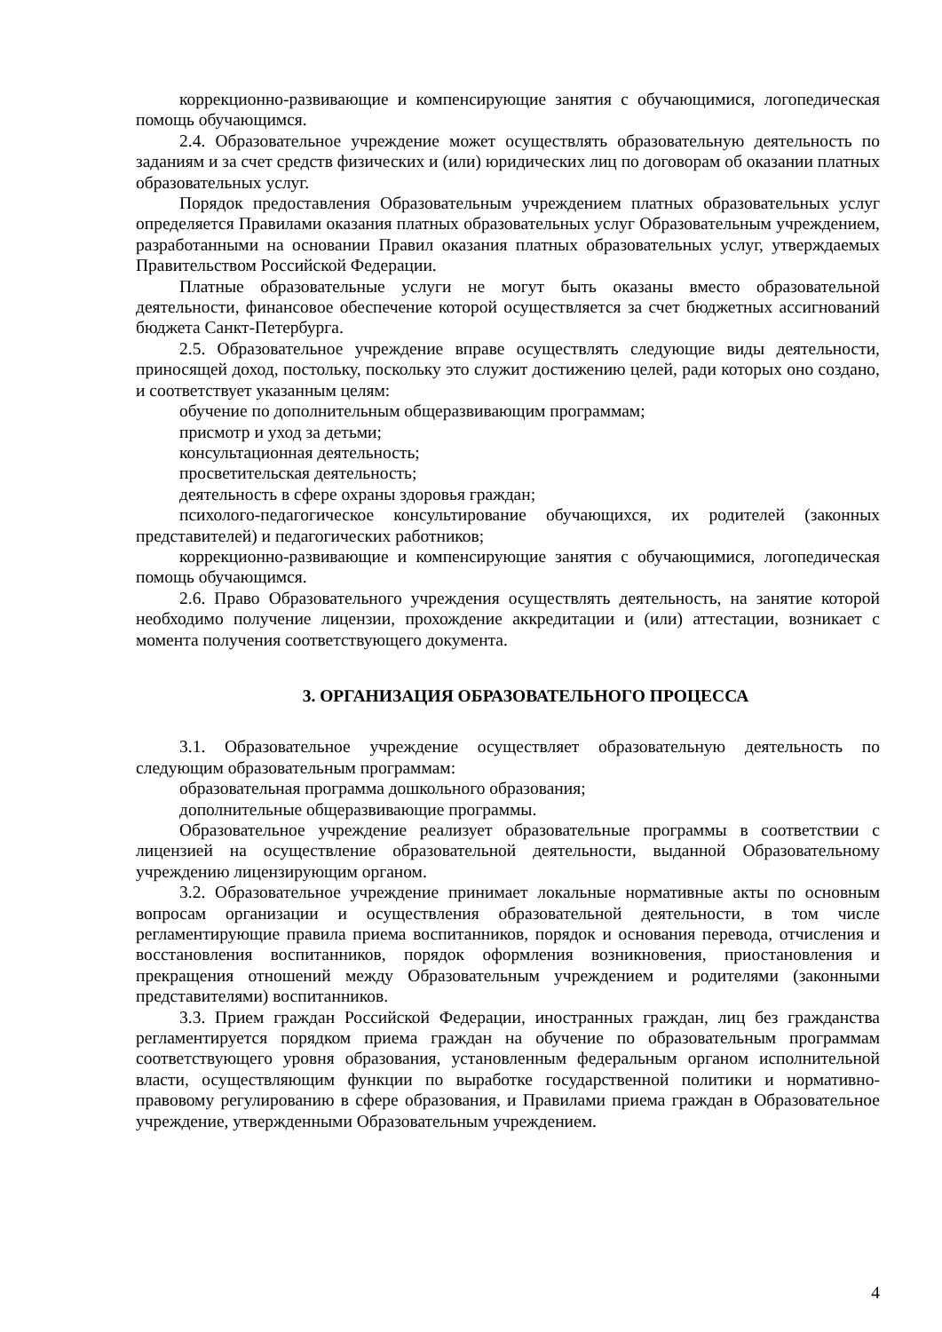коррекционно-развивающие и компенсирующие занятия с обучающимися, логопедическая помощь обучающимся.
2.4. Образовательное учреждение может осуществлять образовательную деятельность по заданиям и за счет средств физических и (или) юридических лиц по договорам об оказании платных образовательных услуг.
Порядок предоставления Образовательным учреждением платных образовательных услуг определяется Правилами оказания платных образовательных услуг Образовательным учреждением, разработанными на основании Правил оказания платных образовательных услуг, утверждаемых Правительством Российской Федерации.
Платные образовательные услуги не могут быть оказаны вместо образовательной деятельности, финансовое обеспечение которой осуществляется за счет бюджетных ассигнований бюджета Санкт-Петербурга.
2.5. Образовательное учреждение вправе осуществлять следующие виды деятельности, приносящей доход, постольку, поскольку это служит достижению целей, ради которых оно создано, и соответствует указанным целям:
обучение по дополнительным общеразвивающим программам;
присмотр и уход за детьми;
консультационная деятельность;
просветительская деятельность;
деятельность в сфере охраны здоровья граждан;
психолого-педагогическое консультирование обучающихся, их родителей (законных представителей) и педагогических работников;
коррекционно-развивающие и компенсирующие занятия с обучающимися, логопедическая помощь обучающимся.
2.6. Право Образовательного учреждения осуществлять деятельность, на занятие которой необходимо получение лицензии, прохождение аккредитации и (или) аттестации, возникает с момента получения соответствующего документа.
3. ОРГАНИЗАЦИЯ ОБРАЗОВАТЕЛЬНОГО ПРОЦЕССА
3.1. Образовательное учреждение осуществляет образовательную деятельность по следующим образовательным программам:
образовательная программа дошкольного образования;
дополнительные общеразвивающие программы.
Образовательное учреждение реализует образовательные программы в соответствии с лицензией на осуществление образовательной деятельности, выданной Образовательному учреждению лицензирующим органом.
3.2. Образовательное учреждение принимает локальные нормативные акты по основным вопросам организации и осуществления образовательной деятельности, в том числе регламентирующие правила приема воспитанников, порядок и основания перевода, отчисления и восстановления воспитанников, порядок оформления возникновения, приостановления и прекращения отношений между Образовательным учреждением и родителями (законными представителями) воспитанников.
3.3. Прием граждан Российской Федерации, иностранных граждан, лиц без гражданства регламентируется порядком приема граждан на обучение по образовательным программам соответствующего уровня образования, установленным федеральным органом исполнительной власти, осуществляющим функции по выработке государственной политики и нормативно-правовому регулированию в сфере образования, и Правилами приема граждан в Образовательное учреждение, утвержденными Образовательным учреждением.
4